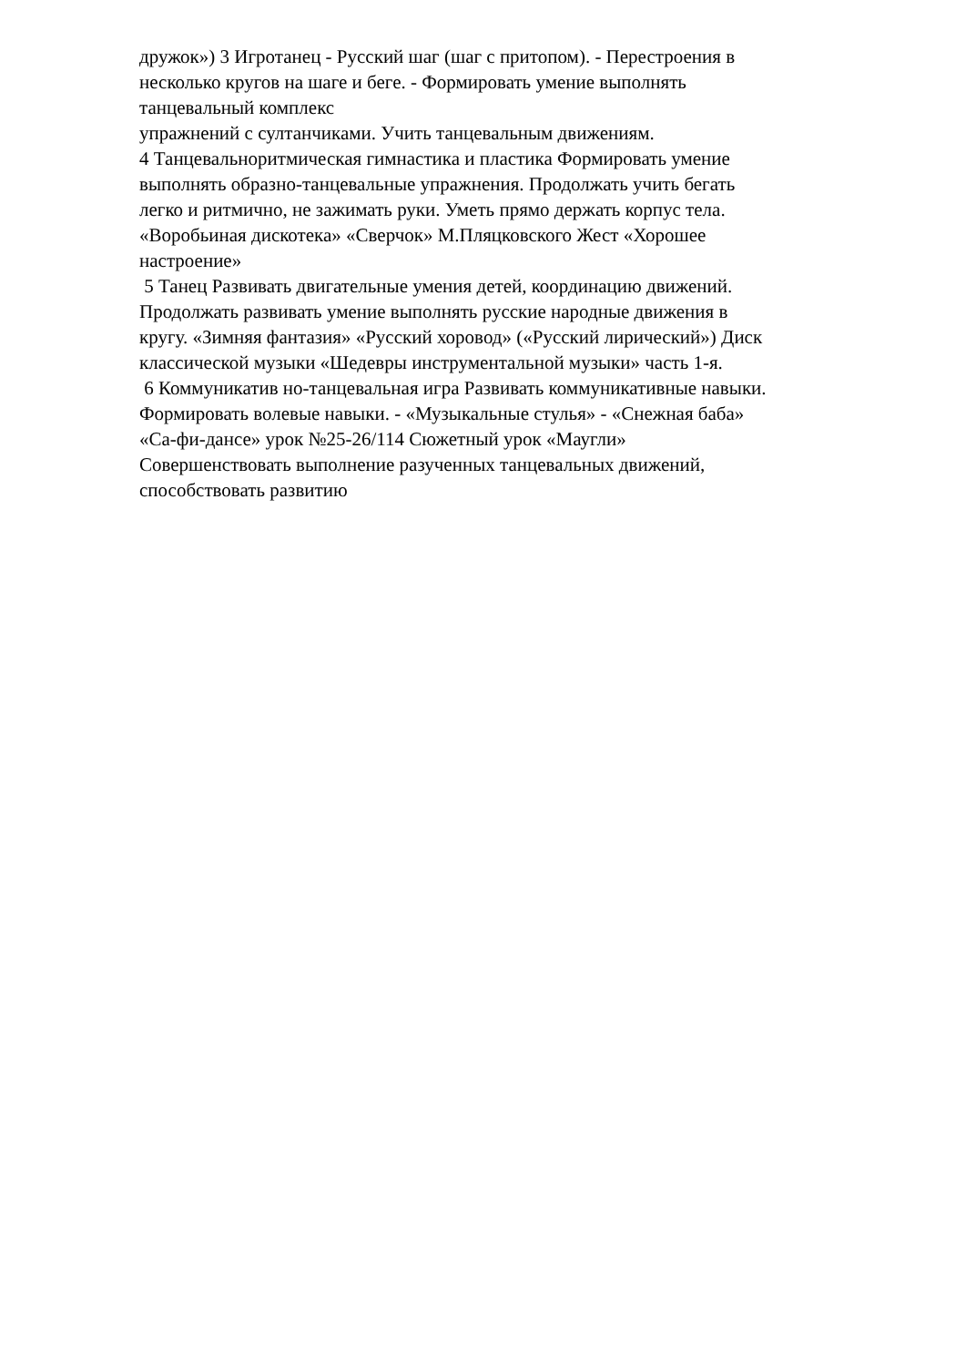дружок») 3 Игротанец - Русский шаг (шаг с притопом). - Перестроения в
несколько кругов на шаге и беге. - Формировать умение выполнять
танцевальный комплекс
упражнений с султанчиками. Учить танцевальным движениям.
4 Танцевальноритмическая гимнастика и пластика Формировать умение
выполнять образно-танцевальные упражнения. Продолжать учить бегать
легко и ритмично, не зажимать руки. Уметь прямо держать корпус тела.
«Воробьиная дискотека» «Сверчок» М.Пляцковского Жест «Хорошее
настроение»
5 Танец Развивать двигательные умения детей, координацию движений.
Продолжать развивать умение выполнять русские народные движения в
кругу. «Зимняя фантазия» «Русский хоровод» («Русский лирический») Диск
классической музыки «Шедевры инструментальной музыки» часть 1-я.
6 Коммуникатив но-танцевальная игра Развивать коммуникативные навыки.
Формировать волевые навыки. - «Музыкальные стулья» - «Снежная баба»
«Са-фи-дансе» урок №25-26/114 Сюжетный урок «Маугли»
Совершенствовать выполнение разученных танцевальных движений,
способствовать развитию